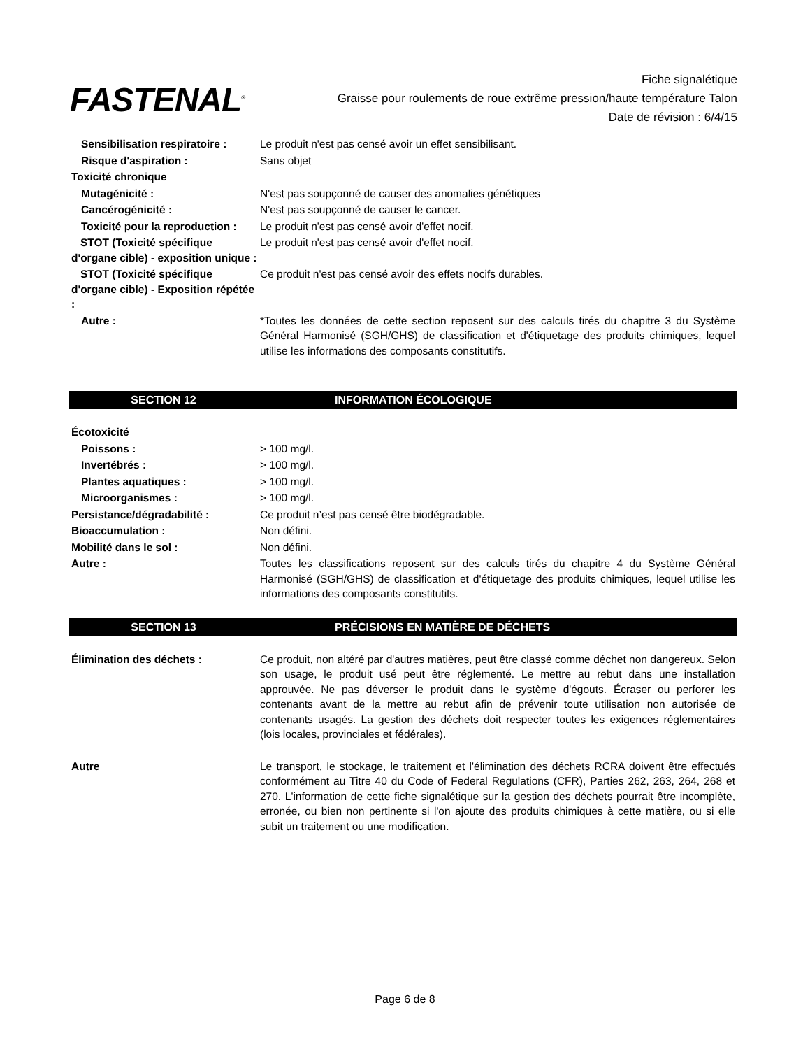FASTENAL<sup>®</sup>
Fiche signalétique
Graisse pour roulements de roue extrême pression/haute température Talon
Date de révision : 6/4/15
Sensibilisation respiratoire :
Le produit n'est pas censé avoir un effet sensibilisant.
Risque d'aspiration : Sans objet
Toxicité chronique
Mutagénicité : N'est pas soupçonné de causer des anomalies génétiques
Cancérogénicité : N'est pas soupçonné de causer le cancer.
Toxicité pour la reproduction :
Le produit n'est pas censé avoir d'effet nocif.
STOT (Toxicité spécifique d'organe cible) - exposition unique :
Le produit n'est pas censé avoir d'effet nocif.
STOT (Toxicité spécifique d'organe cible) - Exposition répétée :
Ce produit n'est pas censé avoir des effets nocifs durables.
Autre : *Toutes les données de cette section reposent sur des calculs tirés du chapitre 3 du Système Général Harmonisé (SGH/GHS) de classification et d'étiquetage des produits chimiques, lequel utilise les informations des composants constitutifs.
SECTION 12 INFORMATION ÉCOLOGIQUE
Écotoxicité
Poissons : > 100 mg/l.
Invertébrés : > 100 mg/l.
Plantes aquatiques : > 100 mg/l.
Microorganismes : > 100 mg/l.
Persistance/dégradabilité : Ce produit n’est pas censé être biodégradable.
Bioaccumulation : Non défini.
Mobilité dans le sol : Non défini.
Autre : Toutes les classifications reposent sur des calculs tirés du chapitre 4 du Système Général Harmonisé (SGH/GHS) de classification et d'étiquetage des produits chimiques, lequel utilise les informations des composants constitutifs.
SECTION 13 PRÉCISIONS EN MATIÈRE DE DÉCHETS
Élimination des déchets : Ce produit, non altéré par d'autres matières, peut être classé comme déchet non dangereux. Selon son usage, le produit usé peut être réglementé. Le mettre au rebut dans une installation approuvée. Ne pas déverser le produit dans le système d'égouts. Écraser ou perforer les contenants avant de la mettre au rebut afin de prévenir toute utilisation non autorisée de contenants usagés. La gestion des déchets doit respecter toutes les exigences réglementaires (lois locales, provinciales et fédérales).
Autre Le transport, le stockage, le traitement et l'élimination des déchets RCRA doivent être effectués conformément au Titre 40 du Code of Federal Regulations (CFR), Parties 262, 263, 264, 268 et 270. L'information de cette fiche signalétique sur la gestion des déchets pourrait être incomplète, erronée, ou bien non pertinente si l'on ajoute des produits chimiques à cette matière, ou si elle subit un traitement ou une modification.
Page 6 de 8